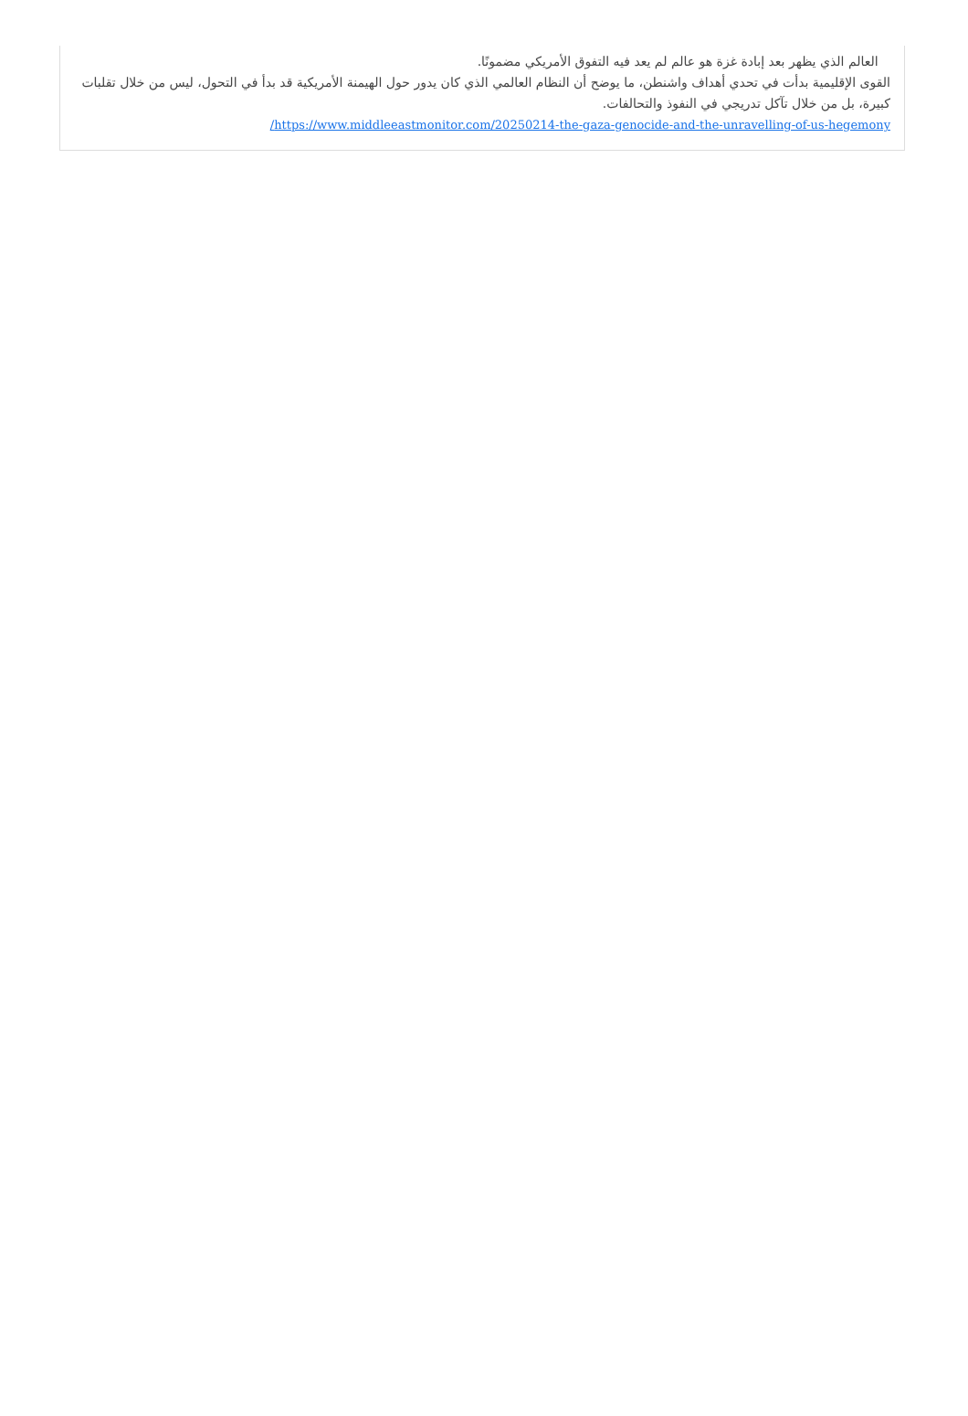العالم الذي يظهر بعد إبادة غزة هو عالم لم يعد فيه التفوق الأمريكي مضمونًا.
القوى الإقليمية بدأت في تحدي أهداف واشنطن، ما يوضح أن النظام العالمي الذي كان يدور حول الهيمنة الأمريكية قد بدأ في التحول، ليس من خلال تقلبات كبيرة، بل من خلال تآكل تدريجي في النفوذ والتحالفات.
https://www.middleeastmonitor.com/20250214-the-gaza-genocide-and-the-unravelling-of-us-hegemony/